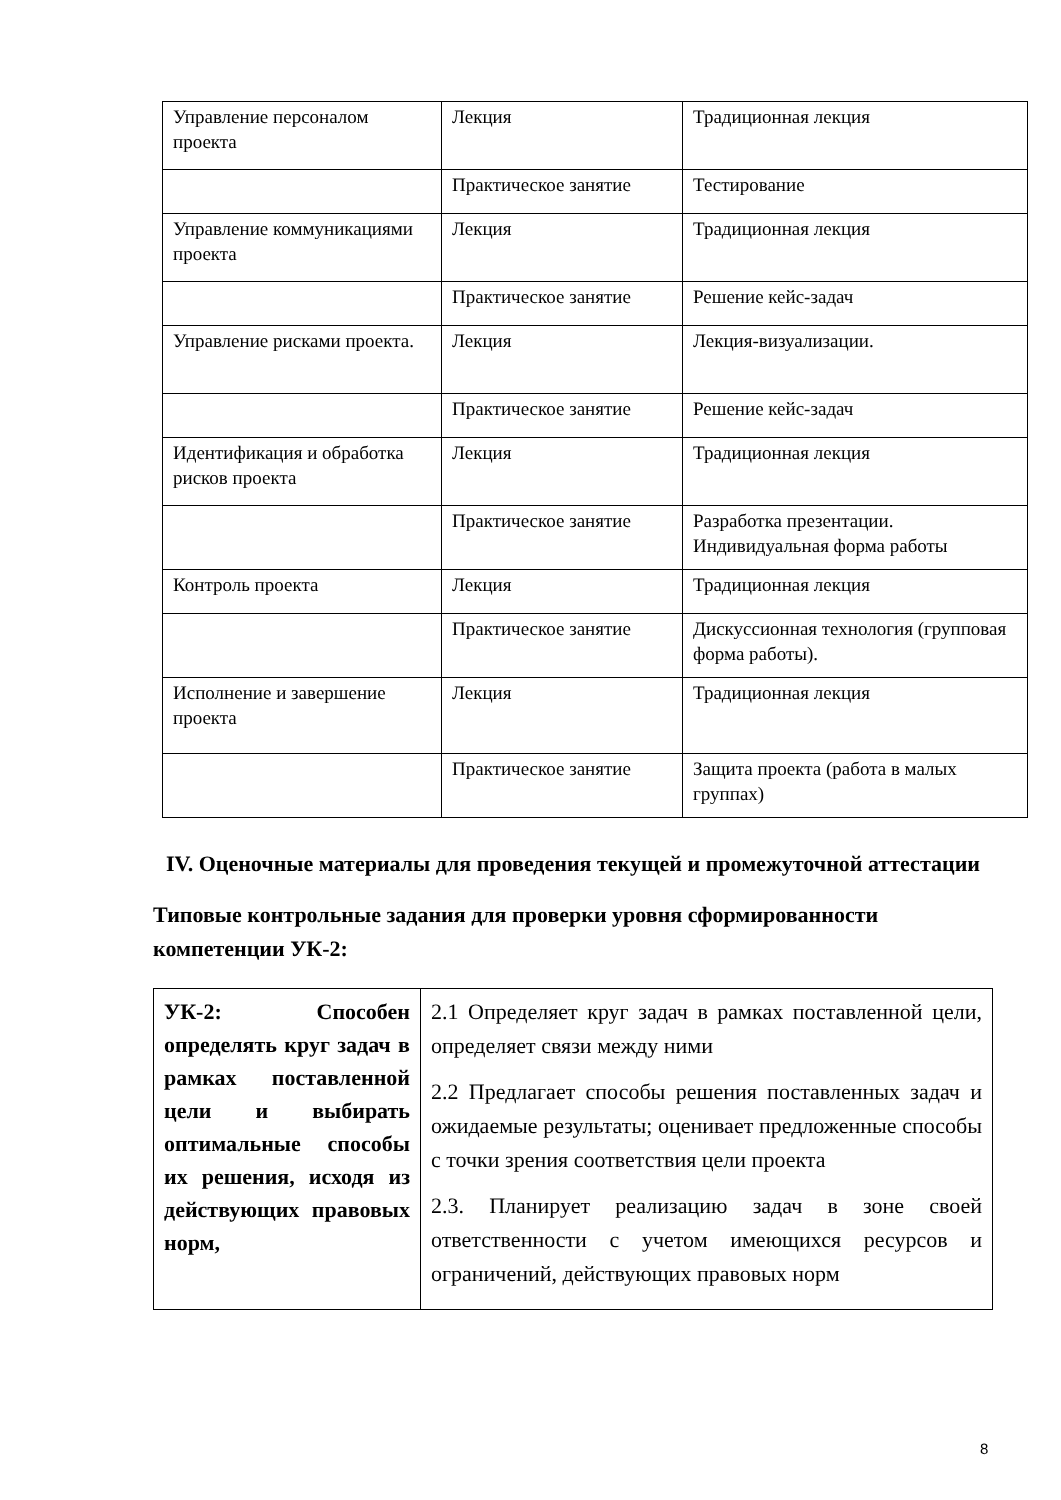| Управление персоналом проекта | Лекция | Традиционная лекция |
| | Практическое занятие | Тестирование |
| Управление коммуникациями проекта | Лекция | Традиционная лекция |
| | Практическое занятие | Решение кейс-задач |
| Управление рисками проекта. | Лекция | Лекция-визуализации. |
| | Практическое занятие | Решение кейс-задач |
| Идентификация и обработка рисков проекта | Лекция | Традиционная лекция |
| | Практическое занятие | Разработка презентации. Индивидуальная форма работы |
| Контроль проекта | Лекция | Традиционная лекция |
| | Практическое занятие | Дискуссионная технология (групповая форма работы). |
| Исполнение и завершение проекта | Лекция | Традиционная лекция |
| | Практическое занятие | Защита проекта (работа в малых группах) |
IV. Оценочные материалы для проведения текущей и промежуточной аттестации
Типовые контрольные задания для проверки уровня сформированности компетенции УК-2:
| УК-2: Способен определять круг задач в рамках поставленной цели и выбирать оптимальные способы их решения, исходя из действующих правовых норм, | 2.1 Определяет круг задач в рамках поставленной цели, определяет связи между ними 2.2 Предлагает способы решения поставленных задач и ожидаемые результаты; оценивает предложенные способы с точки зрения соответствия цели проекта 2.3. Планирует реализацию задач в зоне своей ответственности с учетом имеющихся ресурсов и ограничений, действующих правовых норм |
8